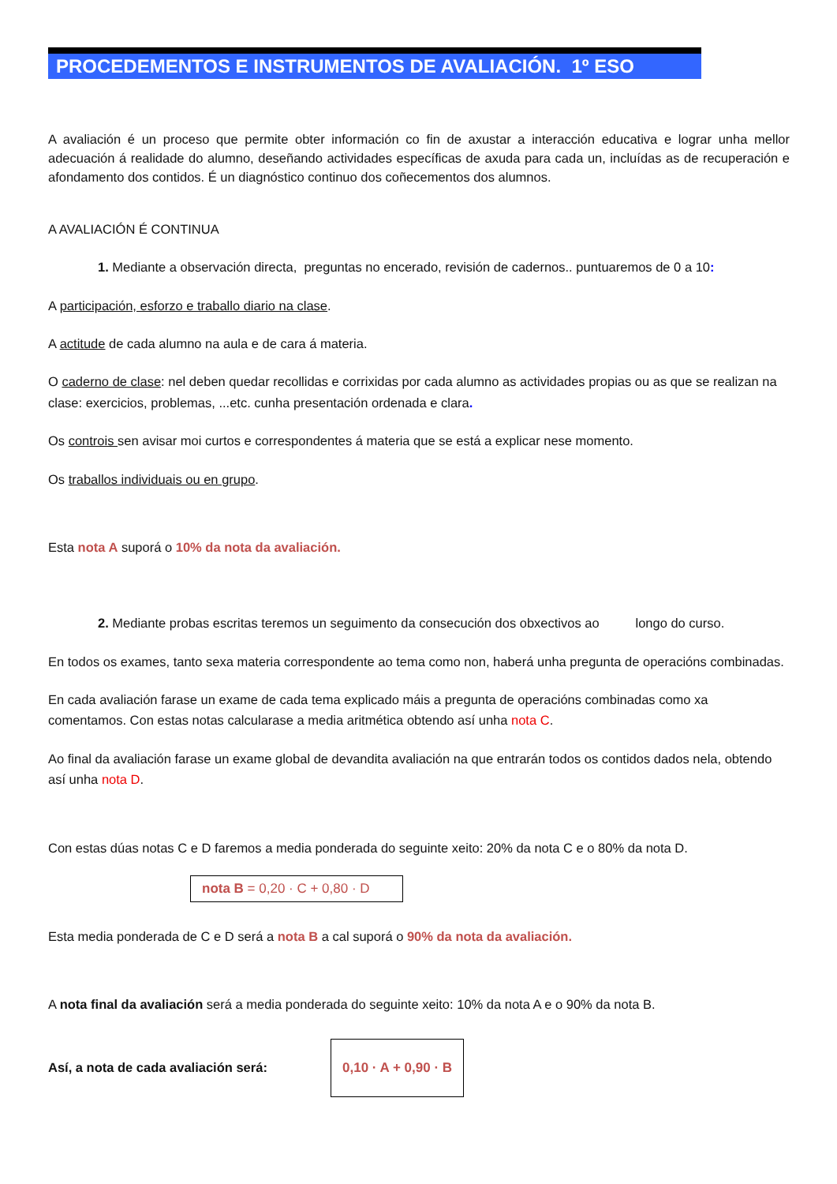PROCEDEMENTOS E INSTRUMENTOS DE AVALIACIÓN. 1º ESO
A avaliación é un proceso que permite obter información co fin de axustar a interacción educativa e lograr unha mellor adecuación á realidade do alumno, deseñando actividades específicas de axuda para cada un, incluídas as de recuperación e afondamento dos contidos. É un diagnóstico continuo dos coñecementos dos alumnos.
A AVALIACIÓN É CONTINUA
1. Mediante a observación directa, preguntas no encerado, revisión de cadernos.. puntuaremos de 0 a 10:
A participación, esforzo e traballo diario na clase.
A actitude de cada alumno na aula e de cara á materia.
O caderno de clase: nel deben quedar recollidas e corrixidas por cada alumno as actividades propias ou as que se realizan na clase: exercicios, problemas, ...etc. cunha presentación ordenada e clara.
Os controis sen avisar moi curtos e correspondentes á materia que se está a explicar nese momento.
Os traballos individuais ou en grupo.
Esta nota A suporá o 10% da nota da avaliación.
2. Mediante probas escritas teremos un seguimento da consecución dos obxectivos ao longo do curso.
En todos os exames, tanto sexa materia correspondente ao tema como non, haberá unha pregunta de operacións combinadas.
En cada avaliación farase un exame de cada tema explicado máis a pregunta de operacións combinadas como xa comentamos. Con estas notas calcularase a media aritmética obtendo así unha nota C.
Ao final da avaliación farase un exame global de devandita avaliación na que entrarán todos os contidos dados nela, obtendo así unha nota D.
Con estas dúas notas C e D faremos a media ponderada do seguinte xeito: 20% da nota C e o 80% da nota D.
nota B = 0,20 · C + 0,80 · D
Esta media ponderada de C e D será a nota B a cal suporá o 90% da nota da avaliación.
A nota final da avaliación será a media ponderada do seguinte xeito: 10% da nota A e o 90% da nota B.
Así, a nota de cada avaliación será: 0,10 · A + 0,90 · B